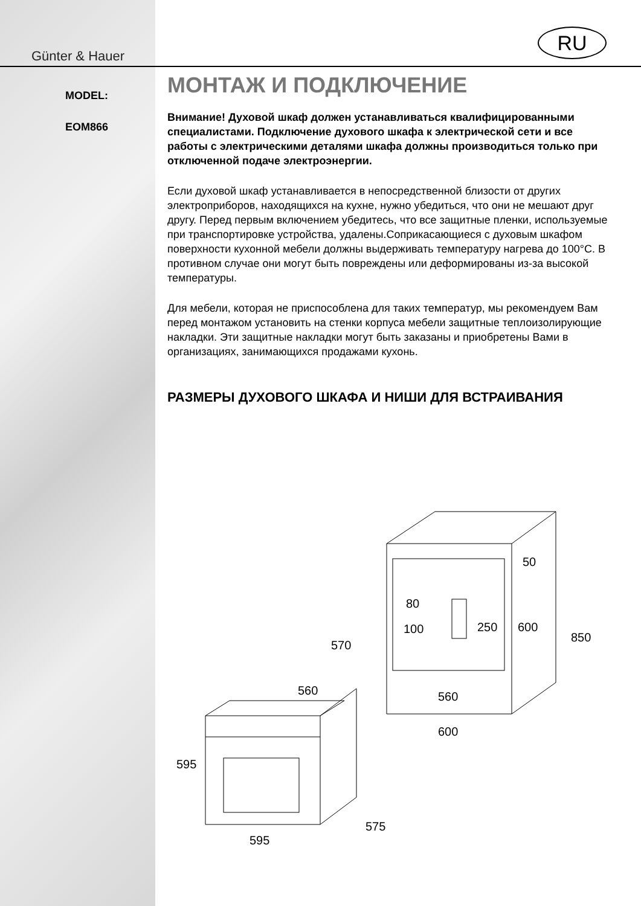Günter & Hauer
RU
MODEL:
EOM866
МОНТАЖ И ПОДКЛЮЧЕНИЕ
Внимание! Духовой шкаф должен устанавливаться квалифицированными специалистами. Подключение духового шкафа к электрической сети и все работы с электрическими деталями шкафа должны производиться только при отключенной подаче электроэнергии.
Если духовой шкаф устанавливается в непосредственной близости от других электроприборов, находящихся на кухне, нужно убедиться, что они не мешают друг другу. Перед первым включением убедитесь, что все защитные пленки, используемые при транспортировке устройства, удалены.Соприкасающиеся с духовым шкафом поверхности кухонной мебели должны выдерживать температуру нагрева до 100°С. В противном случае они могут быть повреждены или деформированы из-за высокой температуры.
Для мебели, которая не приспособлена для таких температур, мы рекомендуем Вам перед монтажом установить на стенки корпуса мебели защитные теплоизолирующие накладки. Эти защитные накладки могут быть заказаны и приобретены Вами в организациях, занимающихся продажами кухонь.
РАЗМЕРЫ ДУХОВОГО ШКАФА И НИШИ ДЛЯ ВСТРАИВАНИЯ
50
80
250
600
850
100
570
560
560
600
595
575
595